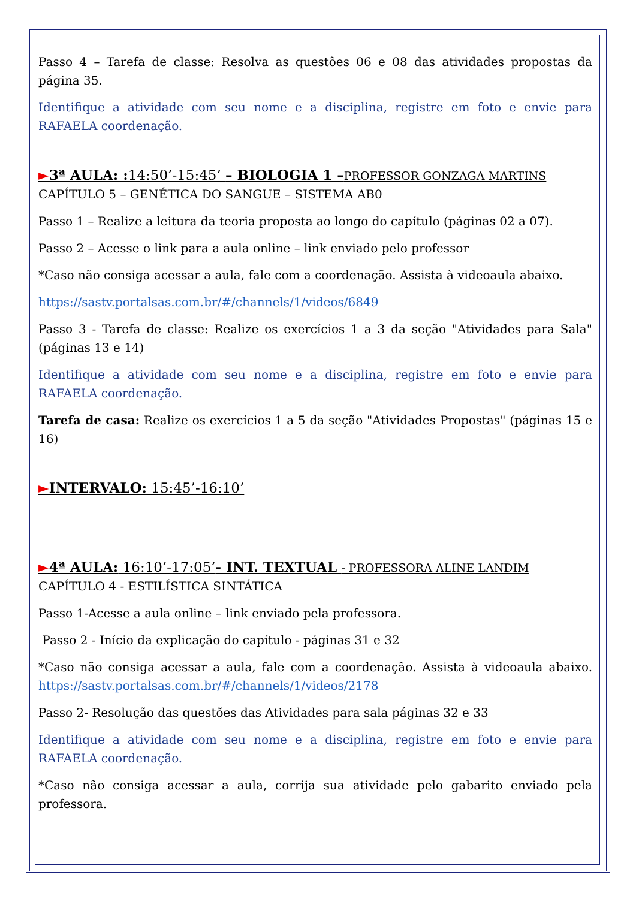Passo 4 – Tarefa de classe: Resolva as questões 06 e 08 das atividades propostas da página 35.
Identifique a atividade com seu nome e a disciplina, registre em foto e envie para RAFAELA coordenação.
►3ª AULA: : 14:50’-15:45’ – BIOLOGIA 1 –PROFESSOR GONZAGA MARTINS
CAPÍTULO 5 – GENÉTICA DO SANGUE – SISTEMA AB0
Passo 1 – Realize a leitura da teoria proposta ao longo do capítulo (páginas 02 a 07).
Passo 2 – Acesse o link para a aula online – link enviado pelo professor
*Caso não consiga acessar a aula, fale com a coordenação. Assista à videoaula abaixo.
https://sastv.portalsas.com.br/#/channels/1/videos/6849
Passo 3 - Tarefa de classe: Realize os exercícios 1 a 3 da seção "Atividades para Sala" (páginas 13 e 14)
Identifique a atividade com seu nome e a disciplina, registre em foto e envie para RAFAELA coordenação.
Tarefa de casa: Realize os exercícios 1 a 5 da seção "Atividades Propostas" (páginas 15 e 16)
►INTERVALO: 15:45’-16:10’
►4ª AULA: 16:10’-17:05’- INT. TEXTUAL - PROFESSORA ALINE LANDIM
CAPÍTULO 4 - ESTILÍSTICA SINTÁTICA
Passo 1-Acesse a aula online – link enviado pela professora.
Passo 2 - Início da explicação do capítulo - páginas 31 e 32
*Caso não consiga acessar a aula, fale com a coordenação. Assista à videoaula abaixo. https://sastv.portalsas.com.br/#/channels/1/videos/2178
Passo 2- Resolução das questões das Atividades para sala páginas 32 e 33
Identifique a atividade com seu nome e a disciplina, registre em foto e envie para RAFAELA coordenação.
*Caso não consiga acessar a aula, corrija sua atividade pelo gabarito enviado pela professora.